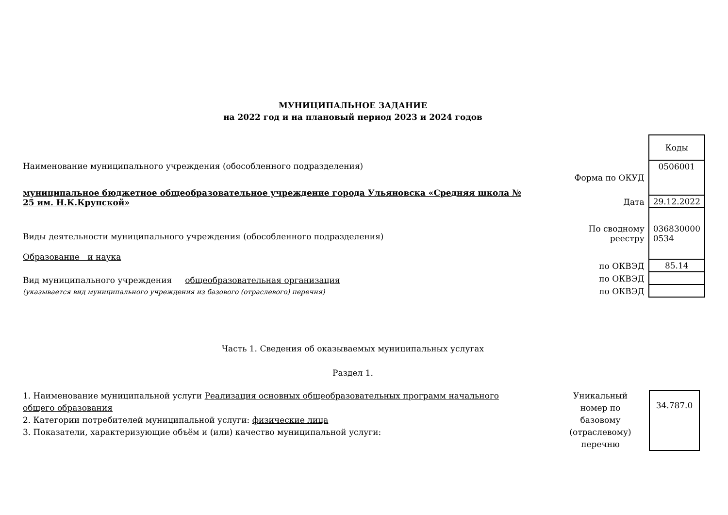МУНИЦИПАЛЬНОЕ ЗАДАНИЕ
на 2022 год и на плановый период 2023 и 2024 годов
Наименование муниципального учреждения (обособленного подразделения)
муниципальное бюджетное общеобразовательное учреждение города Ульяновска «Средняя школа № 25 им. Н.К.Крупской»
Виды деятельности муниципального учреждения (обособленного подразделения)
Образование и наука
Вид муниципального учреждения общеобразовательная организация
(указывается вид муниципального учреждения из базового (отраслевого) перечня)
| | Коды |
| Форма по ОКУД | 0506001 |
| Дата | 29.12.2022 |
| По сводному реестру | 036830000 0534 |
| по ОКВЭД | 85.14 |
| по ОКВЭД | |
| по ОКВЭД | |
Часть 1. Сведения об оказываемых муниципальных услугах
Раздел 1.
1. Наименование муниципальной услуги Реализация основных общеобразовательных программ начального общего образования
2. Категории потребителей муниципальной услуги: физические лица
3. Показатели, характеризующие объём и (или) качество муниципальной услуги:
Уникальный номер по базовому (отраслевому) перечню
34.787.0